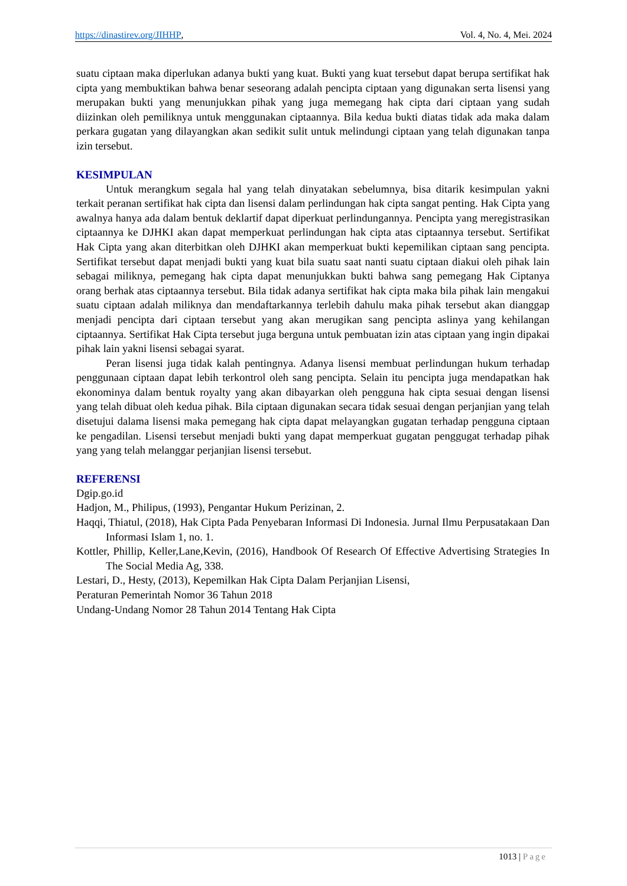https://dinastirev.org/JIHHP, Vol. 4, No. 4, Mei. 2024
suatu ciptaan maka diperlukan adanya bukti yang kuat. Bukti yang kuat tersebut dapat berupa sertifikat hak cipta yang membuktikan bahwa benar seseorang adalah pencipta ciptaan yang digunakan serta lisensi yang merupakan bukti yang menunjukkan pihak yang juga memegang hak cipta dari ciptaan yang sudah diizinkan oleh pemiliknya untuk menggunakan ciptaannya. Bila kedua bukti diatas tidak ada maka dalam perkara gugatan yang dilayangkan akan sedikit sulit untuk melindungi ciptaan yang telah digunakan tanpa izin tersebut.
KESIMPULAN
Untuk merangkum segala hal yang telah dinyatakan sebelumnya, bisa ditarik kesimpulan yakni terkait peranan sertifikat hak cipta dan lisensi dalam perlindungan hak cipta sangat penting. Hak Cipta yang awalnya hanya ada dalam bentuk deklartif dapat diperkuat perlindungannya. Pencipta yang meregistrasikan ciptaannya ke DJHKI akan dapat memperkuat perlindungan hak cipta atas ciptaannya tersebut. Sertifikat Hak Cipta yang akan diterbitkan oleh DJHKI akan memperkuat bukti kepemilikan ciptaan sang pencipta. Sertifikat tersebut dapat menjadi bukti yang kuat bila suatu saat nanti suatu ciptaan diakui oleh pihak lain sebagai miliknya, pemegang hak cipta dapat menunjukkan bukti bahwa sang pemegang Hak Ciptanya orang berhak atas ciptaannya tersebut. Bila tidak adanya sertifikat hak cipta maka bila pihak lain mengakui suatu ciptaan adalah miliknya dan mendaftarkannya terlebih dahulu maka pihak tersebut akan dianggap menjadi pencipta dari ciptaan tersebut yang akan merugikan sang pencipta aslinya yang kehilangan ciptaannya. Sertifikat Hak Cipta tersebut juga berguna untuk pembuatan izin atas ciptaan yang ingin dipakai pihak lain yakni lisensi sebagai syarat.
Peran lisensi juga tidak kalah pentingnya. Adanya lisensi membuat perlindungan hukum terhadap penggunaan ciptaan dapat lebih terkontrol oleh sang pencipta. Selain itu pencipta juga mendapatkan hak ekonominya dalam bentuk royalty yang akan dibayarkan oleh pengguna hak cipta sesuai dengan lisensi yang telah dibuat oleh kedua pihak. Bila ciptaan digunakan secara tidak sesuai dengan perjanjian yang telah disetujui dalama lisensi maka pemegang hak cipta dapat melayangkan gugatan terhadap pengguna ciptaan ke pengadilan. Lisensi tersebut menjadi bukti yang dapat memperkuat gugatan penggugat terhadap pihak yang yang telah melanggar perjanjian lisensi tersebut.
REFERENSI
Dgip.go.id
Hadjon, M., Philipus, (1993), Pengantar Hukum Perizinan, 2.
Haqqi, Thiatul, (2018), Hak Cipta Pada Penyebaran Informasi Di Indonesia. Jurnal Ilmu Perpusatakaan Dan Informasi Islam 1, no. 1.
Kottler, Phillip, Keller,Lane,Kevin, (2016), Handbook Of Research Of Effective Advertising Strategies In The Social Media Ag, 338.
Lestari, D., Hesty, (2013), Kepemilkan Hak Cipta Dalam Perjanjian Lisensi,
Peraturan Pemerintah Nomor 36 Tahun 2018
Undang-Undang Nomor 28 Tahun 2014 Tentang Hak Cipta
1013 | Page